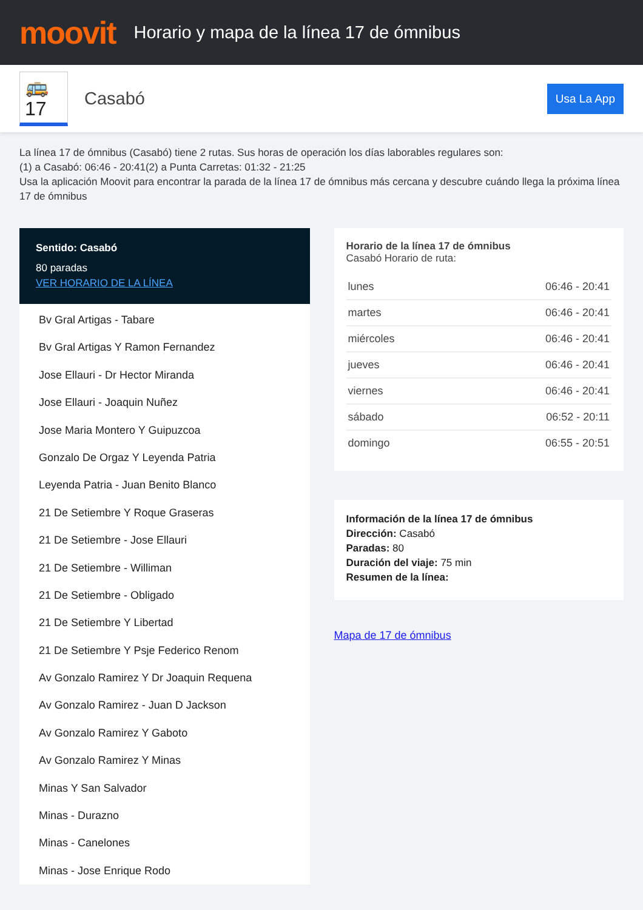moovit
Horario y mapa de la línea 17 de ómnibus
🚌 17
Casabó
Usa La App
La línea 17 de ómnibus (Casabó) tiene 2 rutas. Sus horas de operación los días laborables regulares son:
(1) a Casabó: 06:46 - 20:41(2) a Punta Carretas: 01:32 - 21:25
Usa la aplicación Moovit para encontrar la parada de la línea 17 de ómnibus más cercana y descubre cuándo llega la próxima línea 17 de ómnibus
Sentido: Casabó
80 paradas
VER HORARIO DE LA LÍNEA
Bv Gral Artigas - Tabare
Bv Gral Artigas Y Ramon Fernandez
Jose Ellauri - Dr Hector Miranda
Jose Ellauri - Joaquin Nuñez
Jose Maria Montero Y Guipuzcoa
Gonzalo De Orgaz Y Leyenda Patria
Leyenda Patria - Juan Benito Blanco
21 De Setiembre Y Roque Graseras
21 De Setiembre - Jose Ellauri
21 De Setiembre - Williman
21 De Setiembre - Obligado
21 De Setiembre Y Libertad
21 De Setiembre Y Psje Federico Renom
Av Gonzalo Ramirez Y Dr Joaquin Requena
Av Gonzalo Ramirez - Juan D Jackson
Av Gonzalo Ramirez Y Gaboto
Av Gonzalo Ramirez Y Minas
Minas Y San Salvador
Minas - Durazno
Minas - Canelones
Minas - Jose Enrique Rodo
Horario de la línea 17 de ómnibus
Casabó Horario de ruta:
| lunes | 06:46 - 20:41 |
| martes | 06:46 - 20:41 |
| miércoles | 06:46 - 20:41 |
| jueves | 06:46 - 20:41 |
| viernes | 06:46 - 20:41 |
| sábado | 06:52 - 20:11 |
| domingo | 06:55 - 20:51 |
Información de la línea 17 de ómnibus
Dirección: Casabó
Paradas: 80
Duración del viaje: 75 min
Resumen de la línea:
Mapa de 17 de ómnibus